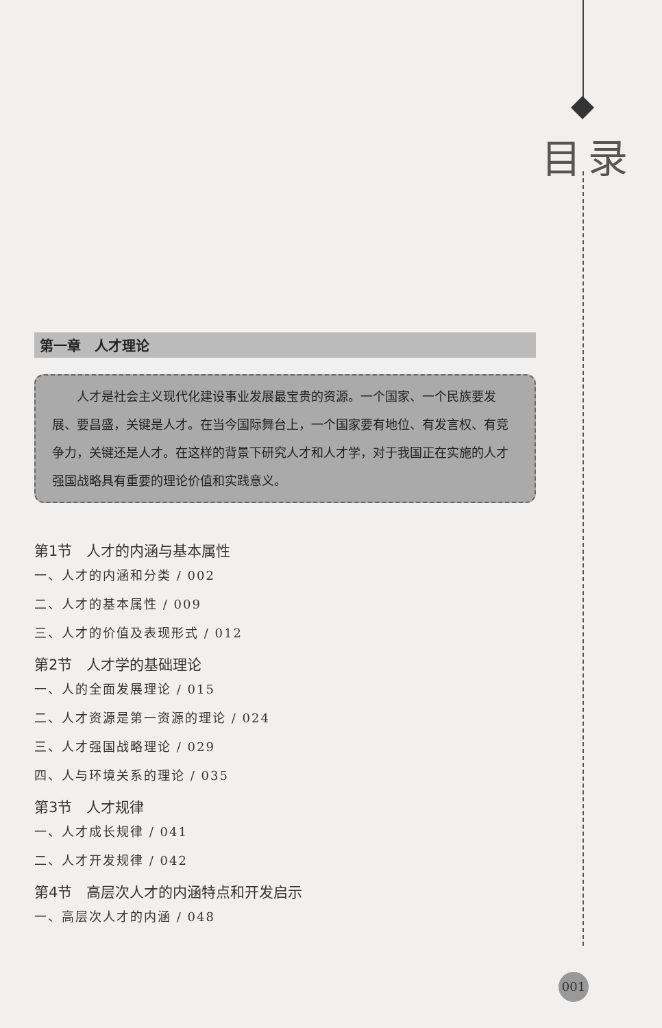目录
第一章　人才理论
人才是社会主义现代化建设事业发展最宝贵的资源。一个国家、一个民族要发展、要昌盛，关键是人才。在当今国际舞台上，一个国家要有地位、有发言权、有竞争力，关键还是人才。在这样的背景下研究人才和人才学，对于我国正在实施的人才强国战略具有重要的理论价值和实践意义。
第1节　人才的内涵与基本属性
一、人才的内涵和分类 / 002
二、人才的基本属性 / 009
三、人才的价值及表现形式 / 012
第2节　人才学的基础理论
一、人的全面发展理论 / 015
二、人才资源是第一资源的理论 / 024
三、人才强国战略理论 / 029
四、人与环境关系的理论 / 035
第3节　人才规律
一、人才成长规律 / 041
二、人才开发规律 / 042
第4节　高层次人才的内涵特点和开发启示
一、高层次人才的内涵 / 048
001